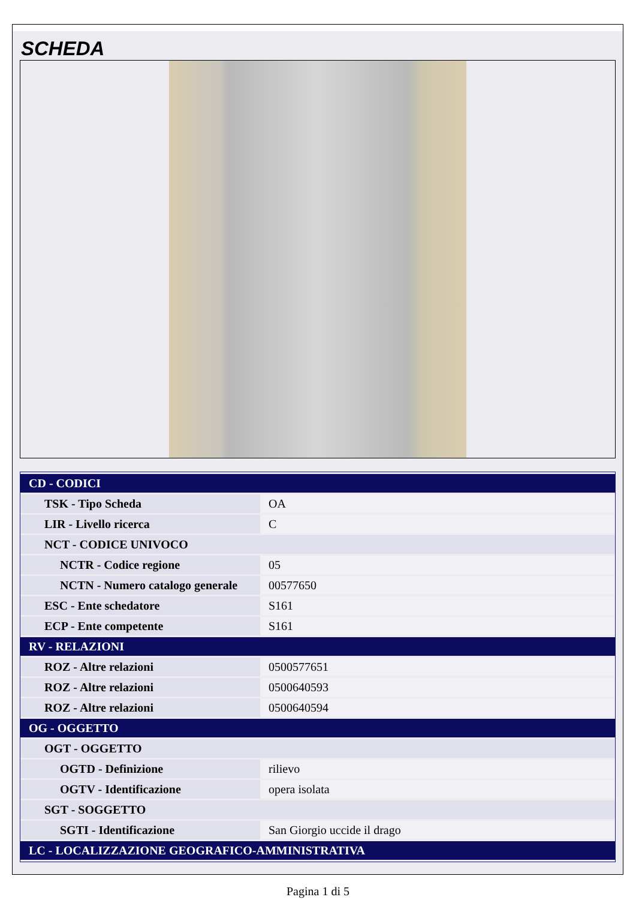SCHEDA
| CD - CODICI | |
| TSK - Tipo Scheda | OA |
| LIR - Livello ricerca | C |
| NCT - CODICE UNIVOCO | |
| NCTR - Codice regione | 05 |
| NCTN - Numero catalogo generale | 00577650 |
| ESC - Ente schedatore | S161 |
| ECP - Ente competente | S161 |
| RV - RELAZIONI | |
| ROZ - Altre relazioni | 0500577651 |
| ROZ - Altre relazioni | 0500640593 |
| ROZ - Altre relazioni | 0500640594 |
| OG - OGGETTO | |
| OGT - OGGETTO | |
| OGTD - Definizione | rilievo |
| OGTV - Identificazione | opera isolata |
| SGT - SOGGETTO | |
| SGTI - Identificazione | San Giorgio uccide il drago |
| LC - LOCALIZZAZIONE GEOGRAFICO-AMMINISTRATIVA | |
Pagina 1 di 5